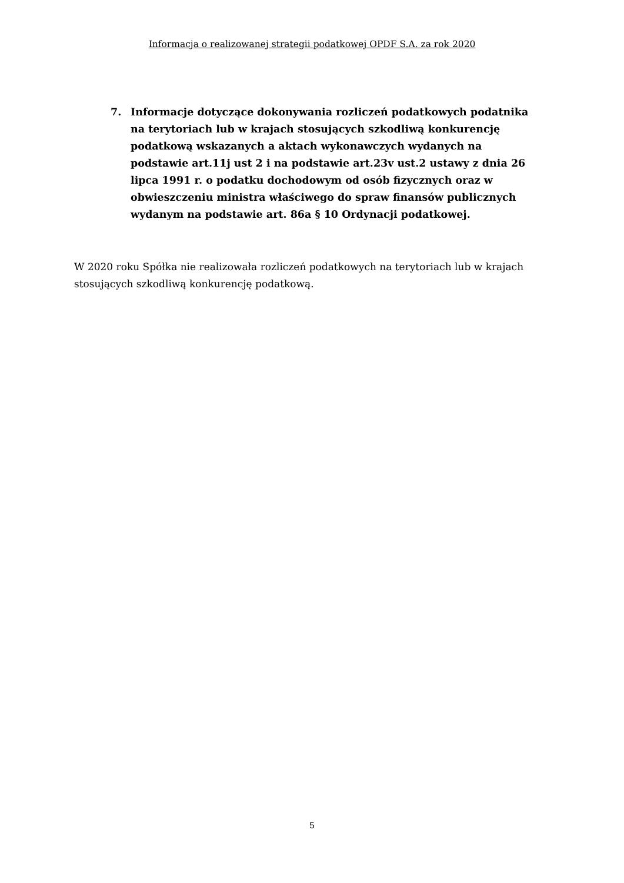Informacja o realizowanej strategii podatkowej OPDF S.A. za rok 2020
7. Informacje dotyczące dokonywania rozliczeń podatkowych podatnika na terytoriach lub w krajach stosujących szkodliwą konkurencję podatkową wskazanych a aktach wykonawczych wydanych na podstawie art.11j ust 2 i na podstawie art.23v ust.2 ustawy z dnia 26 lipca 1991 r. o podatku dochodowym od osób fizycznych oraz w obwieszczeniu ministra właściwego do spraw finansów publicznych wydanym na podstawie art. 86a § 10 Ordynacji podatkowej.
W 2020 roku Spółka nie realizowała rozliczeń podatkowych na terytoriach lub w krajach stosujących szkodliwą konkurencję podatkową.
5